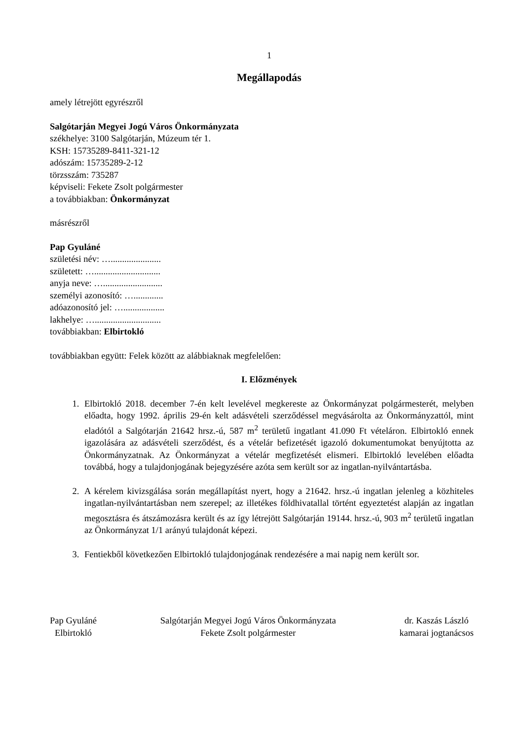1
Megállapodás
amely létrejött egyrészről
Salgótarján Megyei Jogú Város Önkormányzata
székhelye: 3100 Salgótarján, Múzeum tér 1.
KSH: 15735289-8411-321-12
adószám: 15735289-2-12
törzsszám: 735287
képviseli: Fekete Zsolt polgármester
a továbbiakban: Önkormányzat
másrészről
Pap Gyuláné
születési név: …......................
született: ….............................
anyja neve: …..........................
személyi azonosító: ….............
adóazonosító jel: …..................
lakhelye: ….............................
továbbiakban: Elbirtokló
továbbiakban együtt: Felek között az alábbiaknak megfelelően:
I. Előzmények
1. Elbirtokló 2018. december 7-én kelt levelével megkereste az Önkormányzat polgármesterét, melyben előadta, hogy 1992. április 29-én kelt adásvételi szerződéssel megvásárolta az Önkormányzattól, mint eladótól a Salgótarján 21642 hrsz.-ú, 587 m<sup>2</sup> területű ingatlant 41.090 Ft vételáron. Elbirtokló ennek igazolására az adásvételi szerződést, és a vételár befizetését igazoló dokumentumokat benyújtotta az Önkormányzatnak. Az Önkormányzat a vételár megfizetését elismeri. Elbirtokló levelében előadta továbbá, hogy a tulajdonjogának bejegyzésére azóta sem került sor az ingatlan-nyilvántartásba.
2. A kérelem kivizsgálása során megállapítást nyert, hogy a 21642. hrsz.-ú ingatlan jelenleg a közhiteles ingatlan-nyilvántartásban nem szerepel; az illetékes földhivatallal történt egyeztetést alapján az ingatlan megosztásra és átszámozásra került és az így létrejött Salgótarján 19144. hrsz.-ú, 903 m<sup>2</sup> területű ingatlan az Önkormányzat 1/1 arányú tulajdonát képezi.
3. Fentiekből következően Elbirtokló tulajdonjogának rendezésére a mai napig nem került sor.
Pap Gyuláné
Elbirtokló
Salgótarján Megyei Jogú Város Önkormányzata
Fekete Zsolt polgármester
dr. Kaszás László
kamarai jogtanácsos